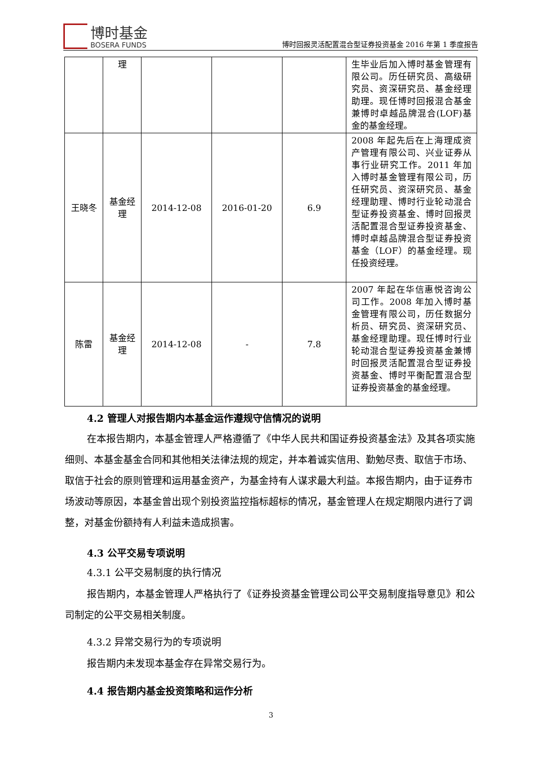博时基金
BOSERA FUNDS
博时回报灵活配置混合型证券投资基金 2016 年第 1 季度报告
| | 理 | | | | 生毕业后加入博时基金管理有限公司。历任研究员、高级研究员、资深研究员、基金经理助理。现任博时回报混合基金兼博时卓越品牌混合(LOF)基金的基金经理。 |
| 王晓冬 | 基金经理 | 2014-12-08 | 2016-01-20 | 6.9 | 2008 年起先后在上海理成资产管理有限公司、兴业证券从事行业研究工作。2011 年加入博时基金管理有限公司，历任研究员、资深研究员、基金经理助理、博时行业轮动混合型证券投资基金、博时回报灵活配置混合型证券投资基金、博时卓越品牌混合型证券投资基金（LOF）的基金经理。现任投资经理。 |
| 陈雷 | 基金经理 | 2014-12-08 | - | 7.8 | 2007 年起在华信惠悦咨询公司工作。2008 年加入博时基金管理有限公司，历任数据分析员、研究员、资深研究员、基金经理助理。现任博时行业轮动混合型证券投资基金兼博时回报灵活配置混合型证券投资基金、博时平衡配置混合型证券投资基金的基金经理。 |
4.2 管理人对报告期内本基金运作遵规守信情况的说明
在本报告期内，本基金管理人严格遵循了《中华人民共和国证券投资基金法》及其各项实施细则、本基金基金合同和其他相关法律法规的规定，并本着诚实信用、勤勉尽责、取信于市场、取信于社会的原则管理和运用基金资产，为基金持有人谋求最大利益。本报告期内，由于证券市场波动等原因，本基金曾出现个别投资监控指标超标的情况，基金管理人在规定期限内进行了调整，对基金份额持有人利益未造成损害。
4.3 公平交易专项说明
4.3.1 公平交易制度的执行情况
报告期内，本基金管理人严格执行了《证券投资基金管理公司公平交易制度指导意见》和公司制定的公平交易相关制度。
4.3.2 异常交易行为的专项说明
报告期内未发现本基金存在异常交易行为。
4.4 报告期内基金投资策略和运作分析
3